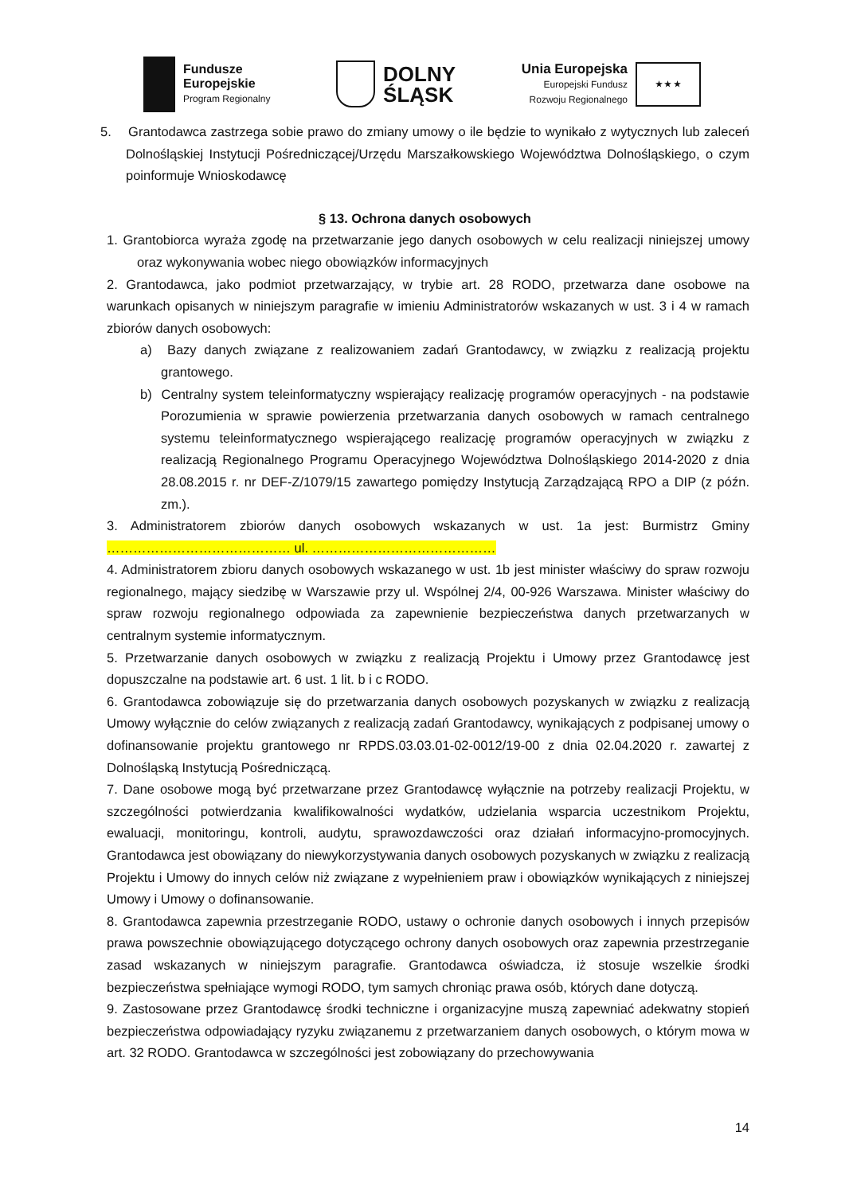Fundusze
Europejskie
Program Regionalny
DOLNY
ŚLĄSK
Unia Europejska
Europejski Fundusz
Rozwoju Regionalnego
★ ★ ★
5. Grantodawca zastrzega sobie prawo do zmiany umowy o ile będzie to wynikało z wytycznych lub zaleceń Dolnośląskiej Instytucji Pośredniczącej/Urzędu Marszałkowskiego Województwa Dolnośląskiego, o czym poinformuje Wnioskodawcę
§ 13. Ochrona danych osobowych
1. Grantobiorca wyraża zgodę na przetwarzanie jego danych osobowych w celu realizacji niniejszej umowy oraz wykonywania wobec niego obowiązków informacyjnych
2. Grantodawca, jako podmiot przetwarzający, w trybie art. 28 RODO, przetwarza dane osobowe na warunkach opisanych w niniejszym paragrafie w imieniu Administratorów wskazanych w ust. 3 i 4 w ramach zbiorów danych osobowych:
a) Bazy danych związane z realizowaniem zadań Grantodawcy, w związku z realizacją projektu grantowego.
b) Centralny system teleinformatyczny wspierający realizację programów operacyjnych - na podstawie Porozumienia w sprawie powierzenia przetwarzania danych osobowych w ramach centralnego systemu teleinformatycznego wspierającego realizację programów operacyjnych w związku z realizacją Regionalnego Programu Operacyjnego Województwa Dolnośląskiego 2014-2020 z dnia 28.08.2015 r. nr DEF-Z/1079/15 zawartego pomiędzy Instytucją Zarządzającą RPO a DIP (z późn. zm.).
3. Administratorem zbiorów danych osobowych wskazanych w ust. 1a jest: Burmistrz Gminy …………………………………… ul. ……………………………………
4. Administratorem zbioru danych osobowych wskazanego w ust. 1b jest minister właściwy do spraw rozwoju regionalnego, mający siedzibę w Warszawie przy ul. Wspólnej 2/4, 00-926 Warszawa. Minister właściwy do spraw rozwoju regionalnego odpowiada za zapewnienie bezpieczeństwa danych przetwarzanych w centralnym systemie informatycznym.
5. Przetwarzanie danych osobowych w związku z realizacją Projektu i Umowy przez Grantodawcę jest dopuszczalne na podstawie art. 6 ust. 1 lit. b i c RODO.
6. Grantodawca zobowiązuje się do przetwarzania danych osobowych pozyskanych w związku z realizacją Umowy wyłącznie do celów związanych z realizacją zadań Grantodawcy, wynikających z podpisanej umowy o dofinansowanie projektu grantowego nr RPDS.03.03.01-02-0012/19-00 z dnia 02.04.2020 r. zawartej z Dolnośląską Instytucją Pośredniczącą.
7. Dane osobowe mogą być przetwarzane przez Grantodawcę wyłącznie na potrzeby realizacji Projektu, w szczególności potwierdzania kwalifikowalności wydatków, udzielania wsparcia uczestnikom Projektu, ewaluacji, monitoringu, kontroli, audytu, sprawozdawczości oraz działań informacyjno-promocyjnych. Grantodawca jest obowiązany do niewykorzystywania danych osobowych pozyskanych w związku z realizacją Projektu i Umowy do innych celów niż związane z wypełnieniem praw i obowiązków wynikających z niniejszej Umowy i Umowy o dofinansowanie.
8. Grantodawca zapewnia przestrzeganie RODO, ustawy o ochronie danych osobowych i innych przepisów prawa powszechnie obowiązującego dotyczącego ochrony danych osobowych oraz zapewnia przestrzeganie zasad wskazanych w niniejszym paragrafie. Grantodawca oświadcza, iż stosuje wszelkie środki bezpieczeństwa spełniające wymogi RODO, tym samych chroniąc prawa osób, których dane dotyczą.
9. Zastosowane przez Grantodawcę środki techniczne i organizacyjne muszą zapewniać adekwatny stopień bezpieczeństwa odpowiadający ryzyku związanemu z przetwarzaniem danych osobowych, o którym mowa w art. 32 RODO. Grantodawca w szczególności jest zobowiązany do przechowywania
14